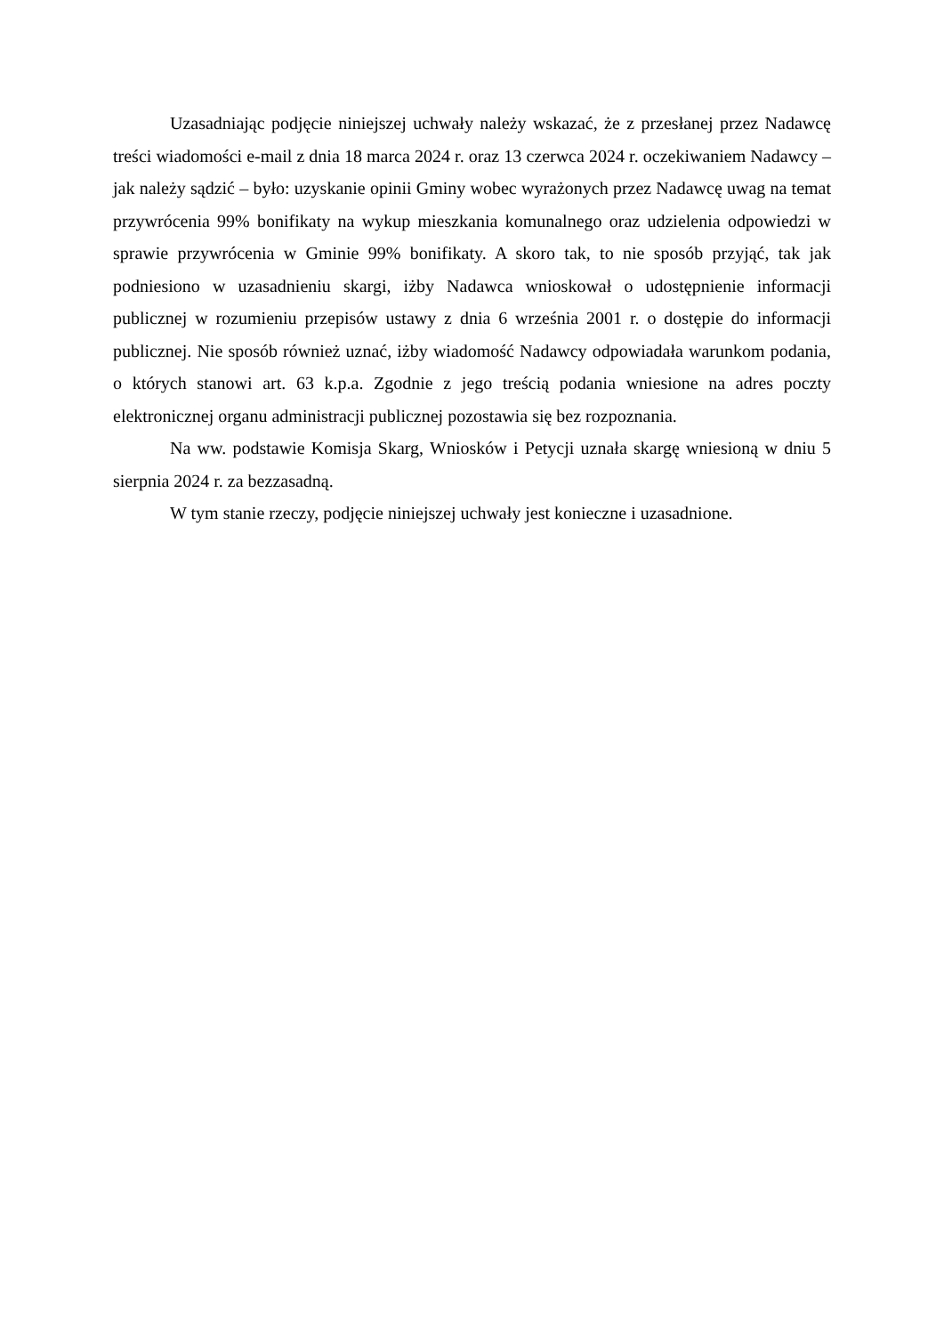Uzasadniając podjęcie niniejszej uchwały należy wskazać, że z przesłanej przez Nadawcę treści wiadomości e-mail z dnia 18 marca 2024 r. oraz 13 czerwca 2024 r. oczekiwaniem Nadawcy – jak należy sądzić – było: uzyskanie opinii Gminy wobec wyrażonych przez Nadawcę uwag na temat przywrócenia 99% bonifikaty na wykup mieszkania komunalnego oraz udzielenia odpowiedzi w sprawie przywrócenia w Gminie 99% bonifikaty. A skoro tak, to nie sposób przyjąć, tak jak podniesiono w uzasadnieniu skargi, iżby Nadawca wnioskował o udostępnienie informacji publicznej w rozumieniu przepisów ustawy z dnia 6 września 2001 r. o dostępie do informacji publicznej. Nie sposób również uznać, iżby wiadomość Nadawcy odpowiadała warunkom podania, o których stanowi art. 63 k.p.a. Zgodnie z jego treścią podania wniesione na adres poczty elektronicznej organu administracji publicznej pozostawia się bez rozpoznania.
Na ww. podstawie Komisja Skarg, Wniosków i Petycji uznała skargę wniesioną w dniu 5 sierpnia 2024 r. za bezzasadną.
W tym stanie rzeczy, podjęcie niniejszej uchwały jest konieczne i uzasadnione.